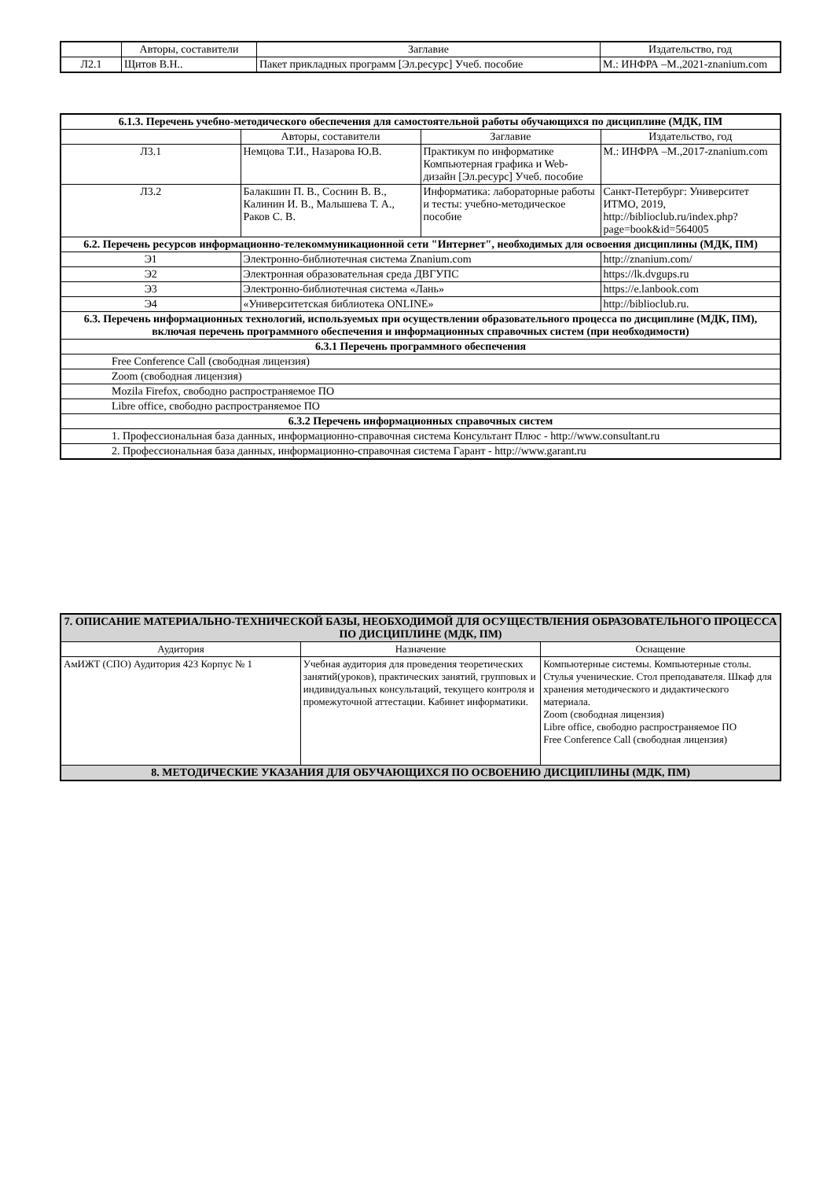| | Авторы, составители | Заглавие | Издательство, год |
| --- | --- | --- | --- |
| Л2.1 | Щитов В.Н.. | Пакет прикладных программ [Эл.ресурс] Учеб. пособие | М.: ИНФРА –М.,2021-znanium.com |
| 6.1.3. Перечень учебно-методического обеспечения для самостоятельной работы обучающихся по дисциплине (МДК, ПМ | | | |
| | Авторы, составители | Заглавие | Издательство, год |
| Л3.1 | Немцова Т.И., Назарова Ю.В. | Практикум по информатике Компьютерная графика и Web- дизайн [Эл.ресурс] Учеб. пособие | М.: ИНФРА –М.,2017-znanium.com |
| Л3.2 | Балакшин П. В., Соснин В. В., Калинин И. В., Малышева Т. А., Раков С. В. | Информатика: лабораторные работы и тесты: учебно-методическое пособие | Санкт-Петербург: Университет ИТМО, 2019, http://biblioclub.ru/index.php?page=book&id=564005 |
| 6.2. Перечень ресурсов информационно-телекоммуникационной сети "Интернет", необходимых для освоения дисциплины (МДК, ПМ) | | | |
| Э1 | Электронно-библиотечная система Znanium.com | | http://znanium.com/ |
| Э2 | Электронная образовательная среда ДВГУПС | | https://lk.dvgups.ru |
| Э3 | Электронно-библиотечная система «Лань» | | https://e.lanbook.com |
| Э4 | «Университетская библиотека ONLINE» | | http://biblioclub.ru. |
| 6.3. Перечень информационных технологий, используемых при осуществлении образовательного процесса по дисциплине (МДК, ПМ), включая перечень программного обеспечения и информационных справочных систем (при необходимости) | | | |
| 6.3.1 Перечень программного обеспечения | | | |
| Free Conference Call (свободная лицензия) | | | |
| Zoom (свободная лицензия) | | | |
| Mozila Firefox, свободно распространяемое ПО | | | |
| Libre office, свободно распространяемое ПО | | | |
| 6.3.2 Перечень информационных справочных систем | | | |
| 1. Профессиональная база данных, информационно-справочная система Консультант Плюс - http://www.consultant.ru | | | |
| 2. Профессиональная база данных, информационно-справочная система Гарант - http://www.garant.ru | | | |
| 7. ОПИСАНИЕ МАТЕРИАЛЬНО-ТЕХНИЧЕСКОЙ БАЗЫ, НЕОБХОДИМОЙ ДЛЯ ОСУЩЕСТВЛЕНИЯ ОБРАЗОВАТЕЛЬНОГО ПРОЦЕССА ПО ДИСЦИПЛИНЕ (МДК, ПМ) | | |
| Аудитория | Назначение | Оснащение |
| АмИЖТ (СПО) Аудитория 423 Корпус № 1 | Учебная аудитория для проведения теоретических занятий(уроков), практических занятий, групповых и индивидуальных консультаций, текущего контроля и промежуточной аттестации. Кабинет информатики. | Компьютерные системы. Компьютерные столы. Стулья ученические. Стол преподавателя. Шкаф для хранения методического и дидактического материала. Zoom (свободная лицензия) Libre office, свободно распространяемое ПО Free Conference Call (свободная лицензия) |
| 8. МЕТОДИЧЕСКИЕ УКАЗАНИЯ ДЛЯ ОБУЧАЮЩИХСЯ ПО ОСВОЕНИЮ ДИСЦИПЛИНЫ (МДК, ПМ) | | |